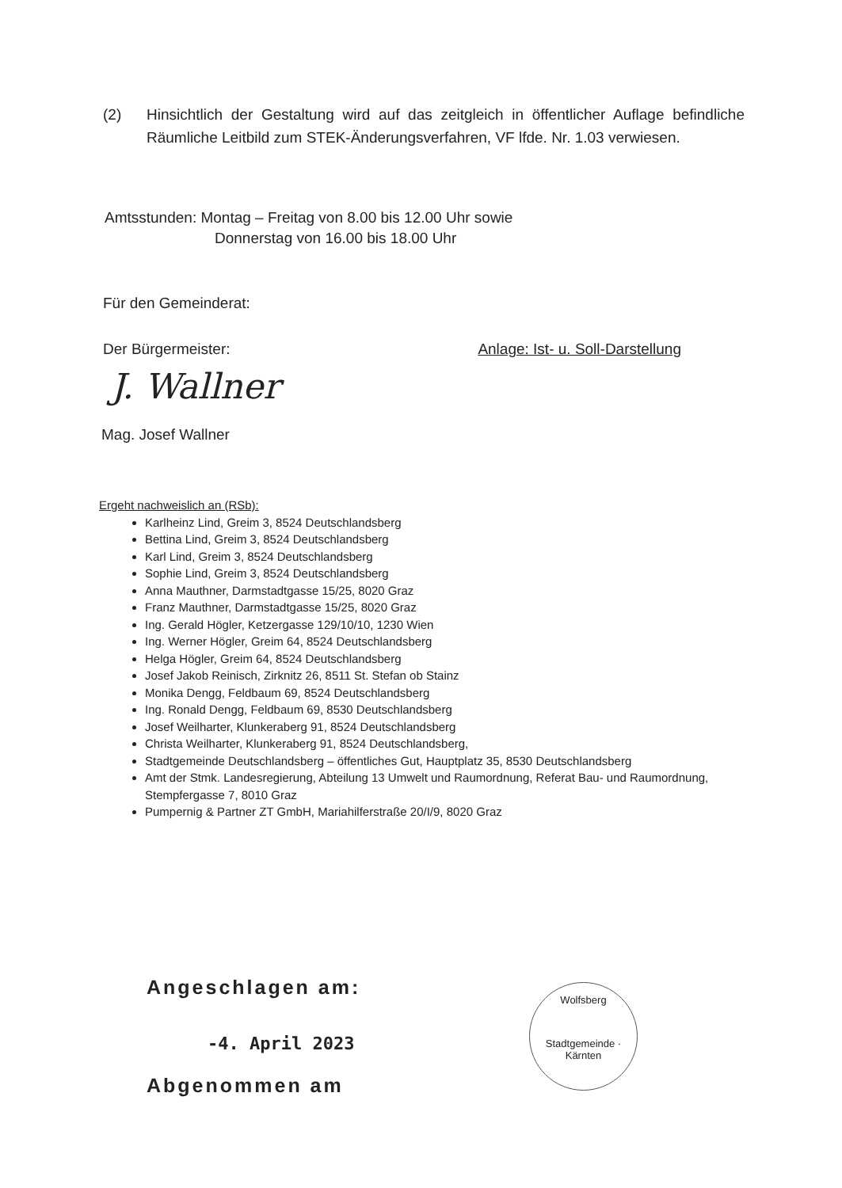(2) Hinsichtlich der Gestaltung wird auf das zeitgleich in öffentlicher Auflage befindliche Räumliche Leitbild zum STEK-Änderungsverfahren, VF lfde. Nr. 1.03 verwiesen.
Amtsstunden: Montag – Freitag von 8.00 bis 12.00 Uhr sowie
Donnerstag von 16.00 bis 18.00 Uhr
Für den Gemeinderat:
Der Bürgermeister: Anlage: Ist- u. Soll-Darstellung
J. Wallner
Mag. Josef Wallner
Ergeht nachweislich an (RSb):
Karlheinz Lind, Greim 3, 8524 Deutschlandsberg
Bettina Lind, Greim 3, 8524 Deutschlandsberg
Karl Lind, Greim 3, 8524 Deutschlandsberg
Sophie Lind, Greim 3, 8524 Deutschlandsberg
Anna Mauthner, Darmstadtgasse 15/25, 8020 Graz
Franz Mauthner, Darmstadtgasse 15/25, 8020 Graz
Ing. Gerald Högler, Ketzergasse 129/10/10, 1230 Wien
Ing. Werner Högler, Greim 64, 8524 Deutschlandsberg
Helga Högler, Greim 64, 8524 Deutschlandsberg
Josef Jakob Reinisch, Zirknitz 26, 8511 St. Stefan ob Stainz
Monika Dengg, Feldbaum 69, 8524 Deutschlandsberg
Ing. Ronald Dengg, Feldbaum 69, 8530 Deutschlandsberg
Josef Weilharter, Klunkeraberg 91, 8524 Deutschlandsberg
Christa Weilharter, Klunkeraberg 91, 8524 Deutschlandsberg,
Stadtgemeinde Deutschlandsberg – öffentliches Gut, Hauptplatz 35, 8530 Deutschlandsberg
Amt der Stmk. Landesregierung, Abteilung 13 Umwelt und Raumordnung, Referat Bau- und Raumordnung, Stempfergasse 7, 8010 Graz
Pumpernig & Partner ZT GmbH, Mariahilferstraße 20/I/9, 8020 Graz
Angeschlagen am:
-4. April 2023
Abgenommen am
Wolfsberg
Stadtgemeinde · Kärnten